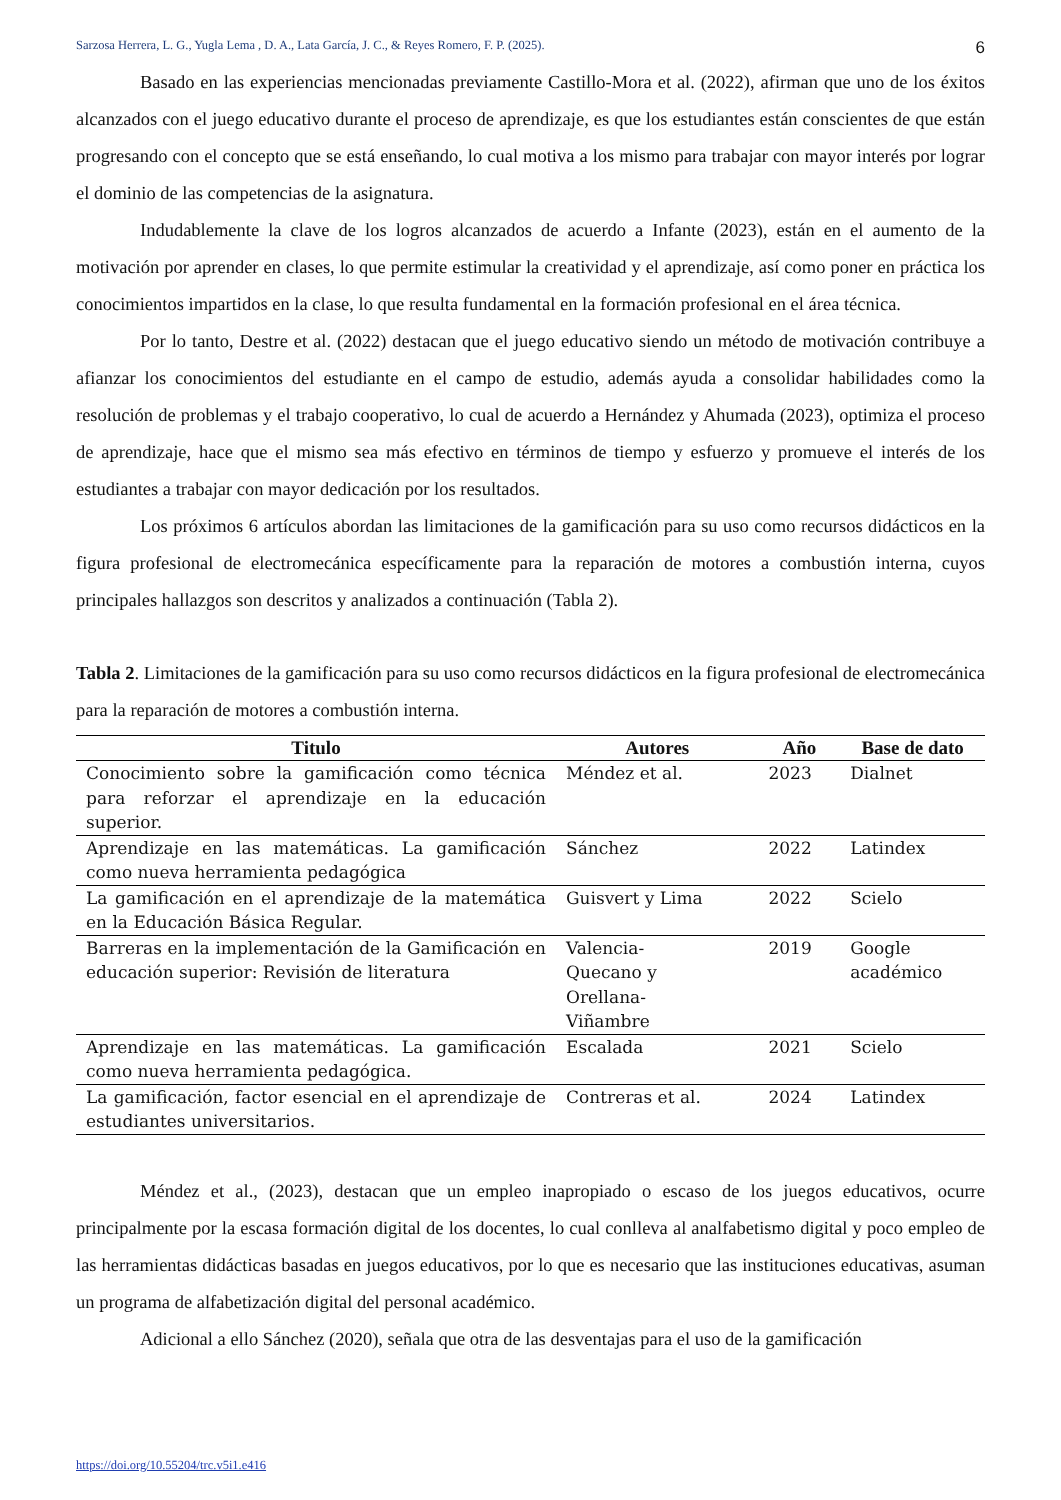Sarzosa Herrera, L. G., Yugla Lema , D. A., Lata García, J. C., & Reyes Romero, F. P. (2025). 6
Basado en las experiencias mencionadas previamente Castillo-Mora et al. (2022), afirman que uno de los éxitos alcanzados con el juego educativo durante el proceso de aprendizaje, es que los estudiantes están conscientes de que están progresando con el concepto que se está enseñando, lo cual motiva a los mismo para trabajar con mayor interés por lograr el dominio de las competencias de la asignatura.
Indudablemente la clave de los logros alcanzados de acuerdo a Infante (2023), están en el aumento de la motivación por aprender en clases, lo que permite estimular la creatividad y el aprendizaje, así como poner en práctica los conocimientos impartidos en la clase, lo que resulta fundamental en la formación profesional en el área técnica.
Por lo tanto, Destre et al. (2022) destacan que el juego educativo siendo un método de motivación contribuye a afianzar los conocimientos del estudiante en el campo de estudio, además ayuda a consolidar habilidades como la resolución de problemas y el trabajo cooperativo, lo cual de acuerdo a Hernández y Ahumada (2023), optimiza el proceso de aprendizaje, hace que el mismo sea más efectivo en términos de tiempo y esfuerzo y promueve el interés de los estudiantes a trabajar con mayor dedicación por los resultados.
Los próximos 6 artículos abordan las limitaciones de la gamificación para su uso como recursos didácticos en la figura profesional de electromecánica específicamente para la reparación de motores a combustión interna, cuyos principales hallazgos son descritos y analizados a continuación (Tabla 2).
Tabla 2. Limitaciones de la gamificación para su uso como recursos didácticos en la figura profesional de electromecánica para la reparación de motores a combustión interna.
| Titulo | Autores | Año | Base de dato |
| --- | --- | --- | --- |
| Conocimiento sobre la gamificación como técnica para reforzar el aprendizaje en la educación superior. | Méndez et al. | 2023 | Dialnet |
| Aprendizaje en las matemáticas. La gamificación como nueva herramienta pedagógica | Sánchez | 2022 | Latindex |
| La gamificación en el aprendizaje de la matemática en la Educación Básica Regular. | Guisvert y Lima | 2022 | Scielo |
| Barreras en la implementación de la Gamificación en educación superior: Revisión de literatura | Valencia- Quecano y Orellana- Viñambre | 2019 | Google académico |
| Aprendizaje en las matemáticas. La gamificación como nueva herramienta pedagógica. | Escalada | 2021 | Scielo |
| La gamificación, factor esencial en el aprendizaje de estudiantes universitarios. | Contreras et al. | 2024 | Latindex |
Méndez et al., (2023), destacan que un empleo inapropiado o escaso de los juegos educativos, ocurre principalmente por la escasa formación digital de los docentes, lo cual conlleva al analfabetismo digital y poco empleo de las herramientas didácticas basadas en juegos educativos, por lo que es necesario que las instituciones educativas, asuman un programa de alfabetización digital del personal académico.
Adicional a ello Sánchez (2020), señala que otra de las desventajas para el uso de la gamificación
https://doi.org/10.55204/trc.v5i1.e416